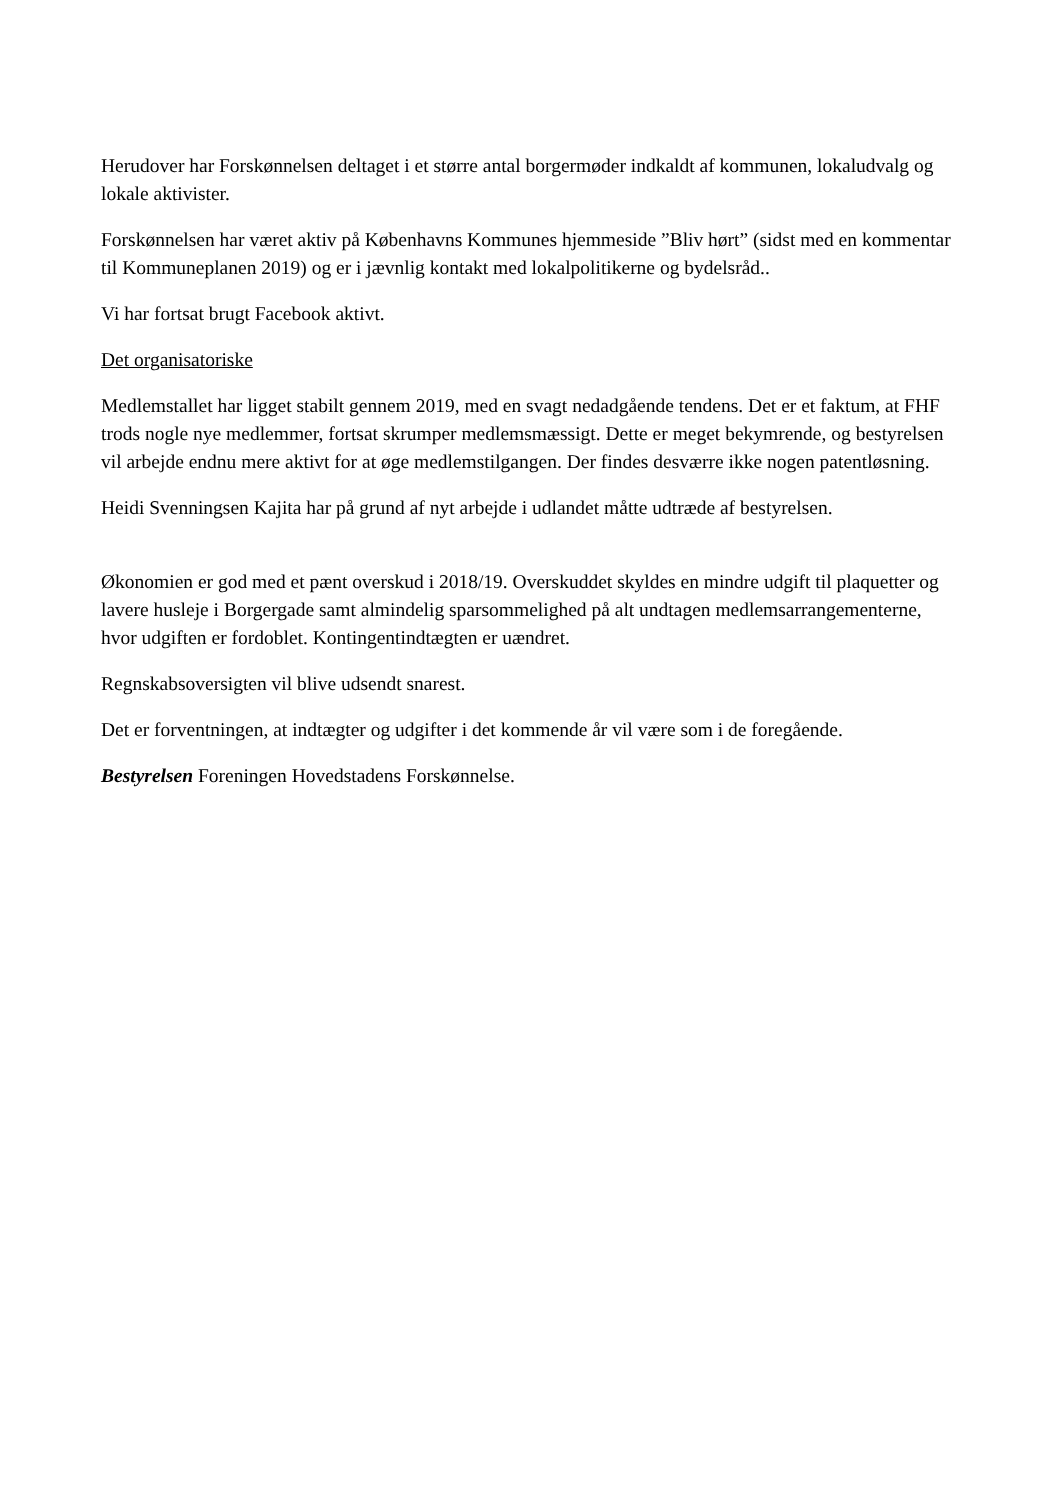Herudover har Forskønnelsen deltaget i et større antal borgermøder indkaldt af kommunen, lokaludvalg og lokale aktivister.
Forskønnelsen har været aktiv på Københavns Kommunes hjemmeside ”Bliv hørt” (sidst med en kommentar til Kommuneplanen 2019) og er i jævnlig kontakt med lokalpolitikerne og bydelsråd..
Vi har fortsat brugt Facebook aktivt.
Det organisatoriske
Medlemstallet har ligget stabilt gennem 2019, med en svagt nedadgående tendens. Det er et faktum, at FHF trods nogle nye medlemmer, fortsat skrumper medlemsmæssigt. Dette er meget bekymrende, og bestyrelsen vil arbejde endnu mere aktivt for at øge medlemstilgangen. Der findes desværre ikke nogen patentløsning.
Heidi Svenningsen Kajita har på grund af nyt arbejde i udlandet måtte udtræde af bestyrelsen.
Økonomien er god med et pænt overskud i 2018/19. Overskuddet skyldes en mindre udgift til plaquetter og lavere husleje i Borgergade samt almindelig sparsommelighed på alt undtagen medlemsarrangementerne, hvor udgiften er fordoblet. Kontingentindtægten er uændret.
Regnskabsoversigten vil blive udsendt snarest.
Det er forventningen, at indtægter og udgifter i det kommende år vil være som i de foregående.
Bestyrelsen Foreningen Hovedstadens Forskønnelse.